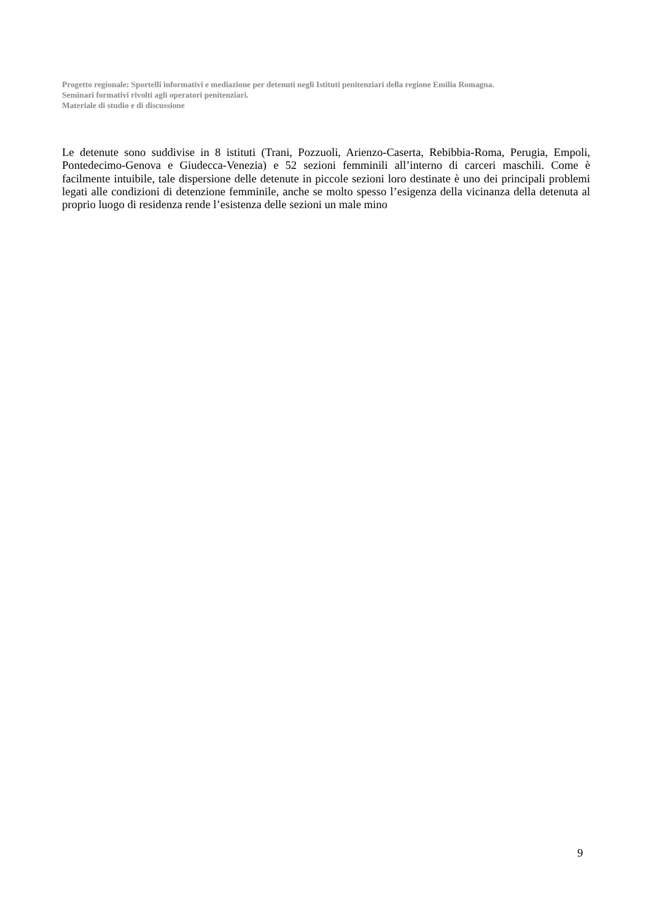Progetto regionale: Sportelli informativi e mediazione per detenuti negli Istituti penitenziari della regione Emilia Romagna.
Seminari formativi rivolti agli operatori penitenziari.
Materiale di studio e di discussione
Le detenute sono suddivise in 8 istituti (Trani, Pozzuoli, Arienzo-Caserta, Rebibbia-Roma, Perugia, Empoli, Pontedecimo-Genova e Giudecca-Venezia) e 52 sezioni femminili all’interno di carceri maschili. Come è facilmente intuibile, tale dispersione delle detenute in piccole sezioni loro destinate è uno dei principali problemi legati alle condizioni di detenzione femminile, anche se molto spesso l’esigenza della vicinanza della detenuta al proprio luogo di residenza rende l’esistenza delle sezioni un male mino
9